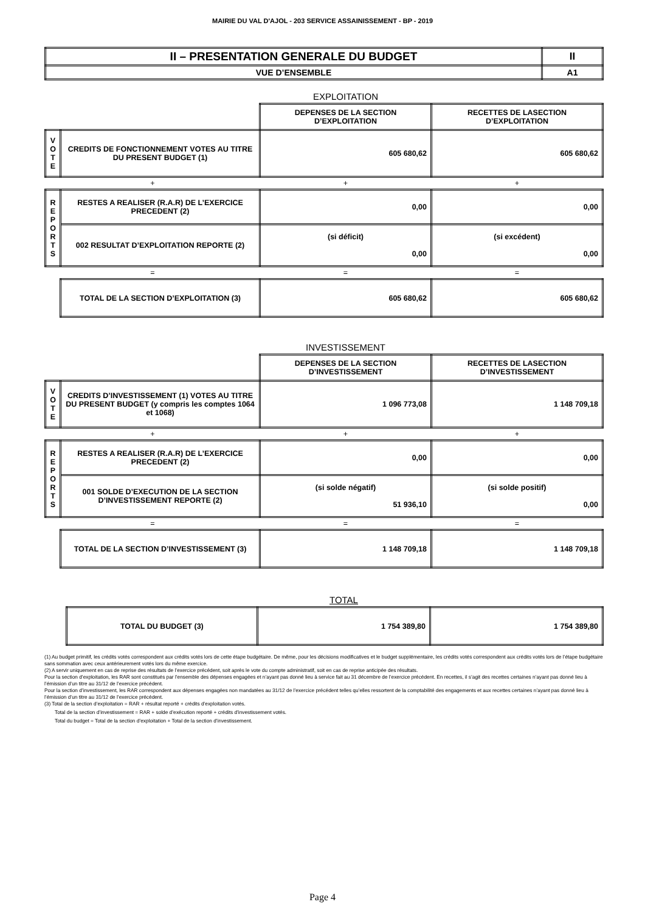MAIRIE DU VAL D'AJOL - 203 SERVICE ASSAINISSEMENT - BP - 2019
| II – PRESENTATION GENERALE DU BUDGET | II |
| VUE D’ENSEMBLE | A1 |
| | | EXPLOITATION | |
| | | DEPENSES DE LA SECTION D’EXPLOITATION | RECETTES DE LASECTION D’EXPLOITATION |
| V O T E | CREDITS DE FONCTIONNEMENT VOTES AU TITRE DU PRESENT BUDGET (1) | 605 680,62 | 605 680,62 |
| + | | + | + |
| R E P O R T S | RESTES A REALISER (R.A.R) DE L’EXERCICE PRECEDENT (2) | 0,00 | 0,00 |
| | 002 RESULTAT D’EXPLOITATION REPORTE (2) | (si déficit) 0,00 | (si excédent) 0,00 |
| = | | = | = |
| | TOTAL DE LA SECTION D’EXPLOITATION (3) | 605 680,62 | 605 680,62 |
| | | INVESTISSEMENT | |
| | | DEPENSES DE LA SECTION D’INVESTISSEMENT | RECETTES DE LASECTION D’INVESTISSEMENT |
| V O T E | CREDITS D’INVESTISSEMENT (1) VOTES AU TITRE DU PRESENT BUDGET (y compris les comptes 1064 et 1068) | 1 096 773,08 | 1 148 709,18 |
| + | | + | + |
| R E P O R T S | RESTES A REALISER (R.A.R) DE L’EXERCICE PRECEDENT (2) | 0,00 | 0,00 |
| | 001 SOLDE D’EXECUTION DE LA SECTION D’INVESTISSEMENT REPORTE (2) | (si solde négatif) 51 936,10 | (si solde positif) 0,00 |
| = | | = | = |
| | TOTAL DE LA SECTION D’INVESTISSEMENT (3) | 1 148 709,18 | 1 148 709,18 |
| | | TOTAL | |
| | TOTAL DU BUDGET (3) | 1 754 389,80 | 1 754 389,80 |
(1) Au budget primitif, les crédits votés correspondent aux crédits votés lors de cette étape budgétaire. De même, pour les décisions modificatives et le budget supplémentaire, les crédits votés correspondent aux crédits votés lors de l’étape budgétaire sans sommation avec ceux antérieurement votés lors du même exercice.
(2) A servir uniquement en cas de reprise des résultats de l’exercice précédent, soit après le vote du compte administratif, soit en cas de reprise anticipée des résultats.
Pour la section d’exploitation, les RAR sont constitués par l’ensemble des dépenses engagées et n’ayant pas donné lieu à service fait au 31 décembre de l’exercice précédent. En recettes, il s’agit des recettes certaines n’ayant pas donné lieu à l’émission d’un titre au 31/12 de l’exercice précédent.
Pour la section d’investissement, les RAR correspondent aux dépenses engagées non mandatées au 31/12 de l’exercice précédent telles qu’elles ressortent de la comptabilité des engagements et aux recettes certaines n’ayant pas donné lieu à l’émission d’un titre au 31/12 de l’exercice précédent.
(3) Total de la section d’exploitation = RAR + résultat reporté + crédits d’exploitation votés.
Total de la section d’investissement = RAR + solde d’exécution reporté + crédits d’investissement votés.
Total du budget = Total de la section d’exploitation + Total de la section d’investissement.
Page 4